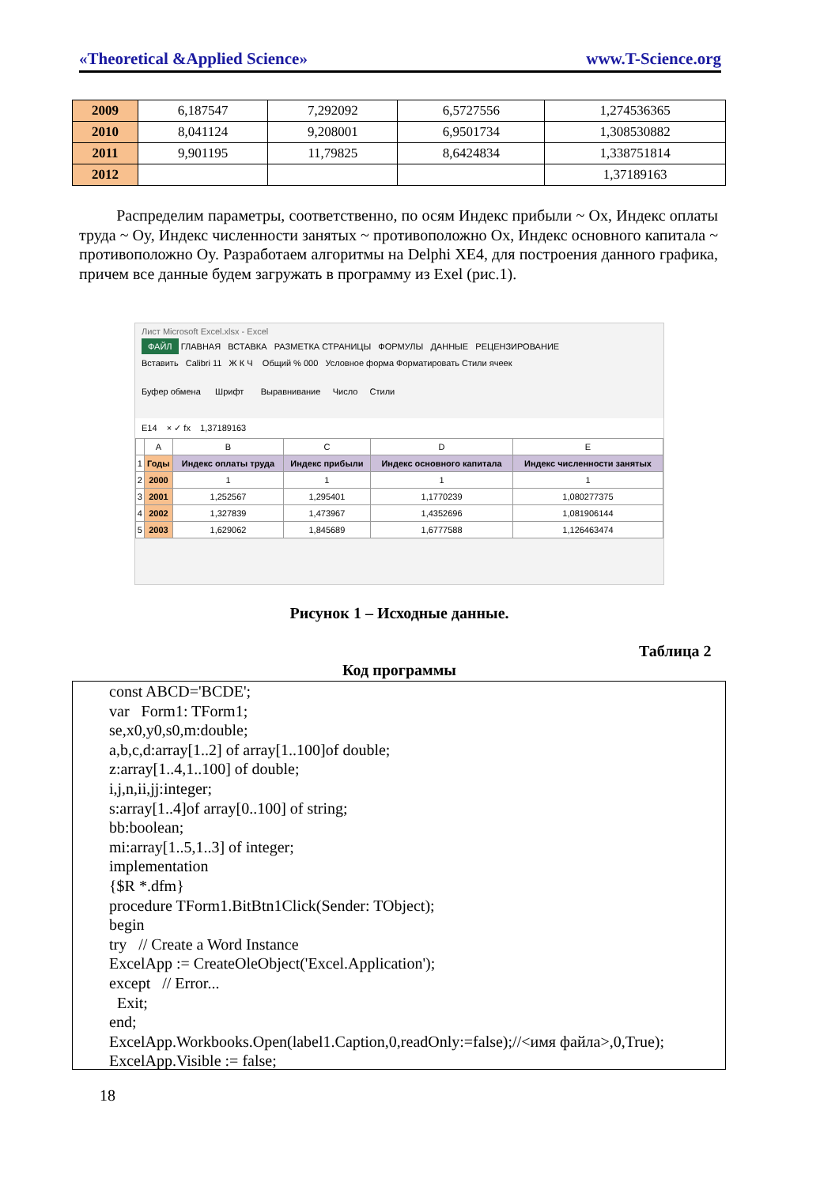«Theoretical &Applied Science» www.T-Science.org
| 2009 | 6,187547 | 7,292092 | 6,5727556 | 1,274536365 |
| 2010 | 8,041124 | 9,208001 | 6,9501734 | 1,308530882 |
| 2011 | 9,901195 | 11,79825 | 8,6424834 | 1,338751814 |
| 2012 | | | | 1,37189163 |
Распределим параметры, соответственно, по осям Индекс прибыли ~ Ox, Индекс оплаты труда ~ Oy, Индекс численности занятых ~ противоположно Ox, Индекс основного капитала ~ противоположно Oy. Разработаем алгоритмы на Delphi XE4, для построения данного графика, причем все данные будем загружать в программу из Exel (рис.1).
Лист Microsoft Excel.xlsx - Excel
ФАЙЛ ГЛАВНАЯ ВСТАВКА РАЗМЕТКА СТРАНИЦЫ ФОРМУЛЫ ДАННЫЕ РЕЦЕНЗИРОВАНИЕ
Вставить Calibri 11 Ж К Ч Общий % 000 Условное форма Форматировать Стили ячеек
Буфер обмена Шрифт Выравнивание Число Стили
E14 × ✓ fx 1,37189163
| | A | B | C | D | E |
| 1 | Годы | Индекс оплаты труда | Индекс прибыли | Индекс основного капитала | Индекс численности занятых |
| 2 | 2000 | 1 | 1 | 1 | 1 |
| 3 | 2001 | 1,252567 | 1,295401 | 1,1770239 | 1,080277375 |
| 4 | 2002 | 1,327839 | 1,473967 | 1,4352696 | 1,081906144 |
| 5 | 2003 | 1,629062 | 1,845689 | 1,6777588 | 1,126463474 |
Рисунок 1 – Исходные данные.
Таблица 2
Код программы
const ABCD='BCDE'; var Form1: TForm1; se,x0,y0,s0,m:double; a,b,c,d:array[1..2] of array[1..100]of double; z:array[1..4,1..100] of double; i,j,n,ii,jj:integer; s:array[1..4]of array[0..100] of string; bb:boolean; mi:array[1..5,1..3] of integer; implementation {$R *.dfm} procedure TForm1.BitBtn1Click(Sender: TObject); begin try // Create a Word Instance ExcelApp := CreateOleObject('Excel.Application'); except // Error... Exit; end; ExcelApp.Workbooks.Open(label1.Caption,0,readOnly:=false);//<имя файла>,0,True); ExcelApp.Visible := false;
18